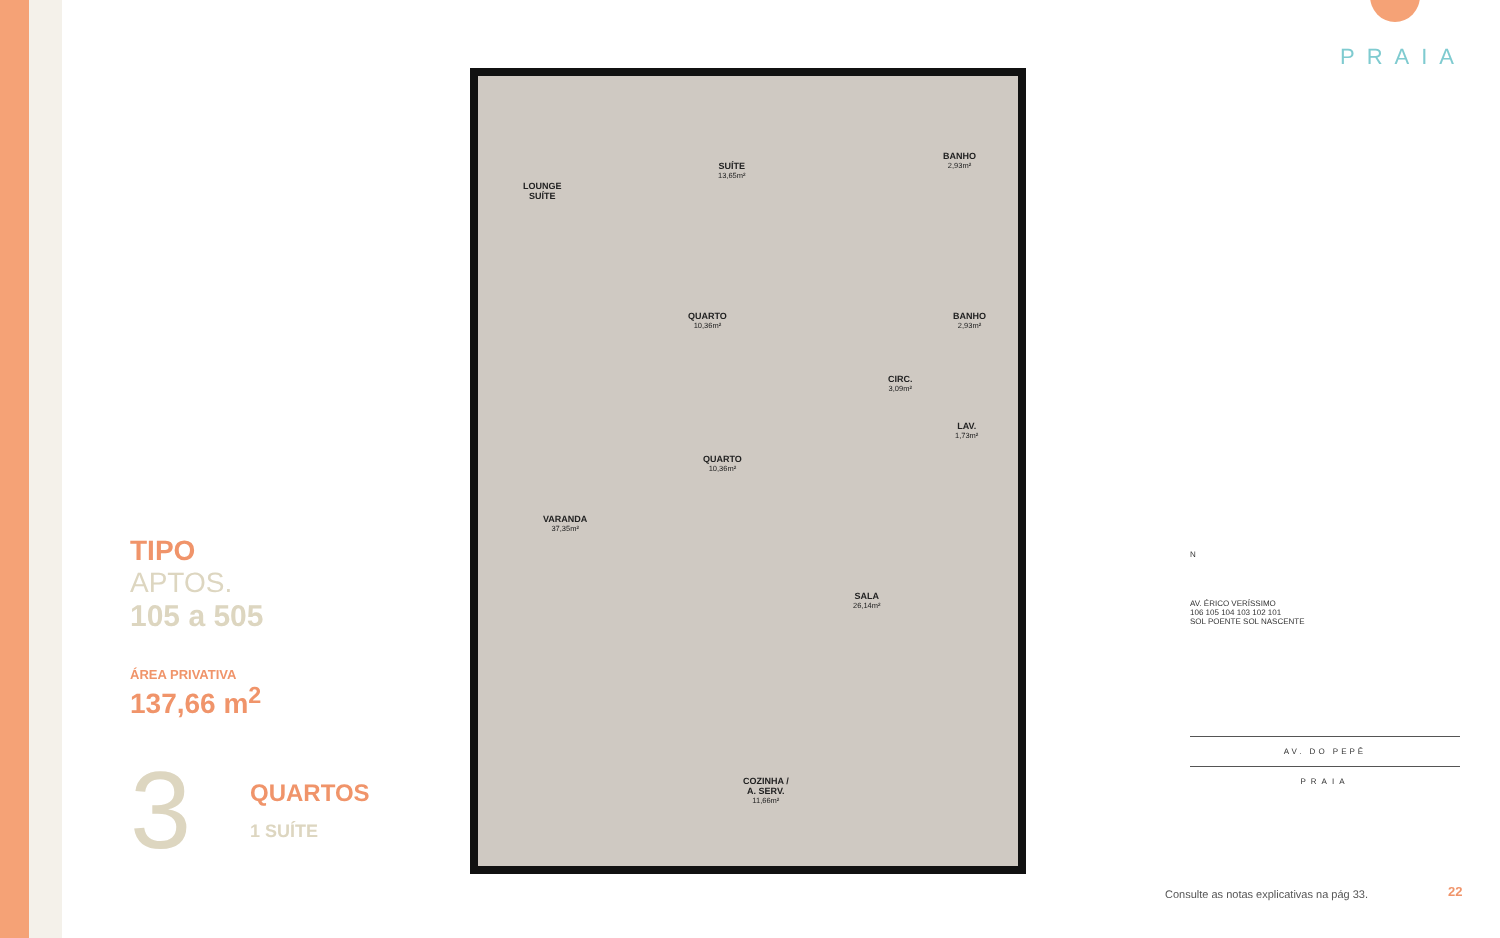PRAIA
LOUNGE
SUÍTE
SUÍTE
13,65m²
BANHO
2,93m²
QUARTO
10,36m²
BANHO
2,93m²
CIRC.
3,09m²
QUARTO
10,36m²
LAV.
1,73m²
VARANDA
37,35m²
SALA
26,14m²
COZINHA /
A. SERV.
11,66m²
TIPO
APTOS.
105 a 505
ÁREA PRIVATIVA
137,66 m<sup>2</sup>
3
QUARTOS
1 SUÍTE
N
AV. ÉRICO VERÍSSIMO
106 105 104 103 102 101
SOL POENTE SOL NASCENTE
AV. DO PEPÊ
PRAIA
Consulte as notas explicativas na pág 33.
22